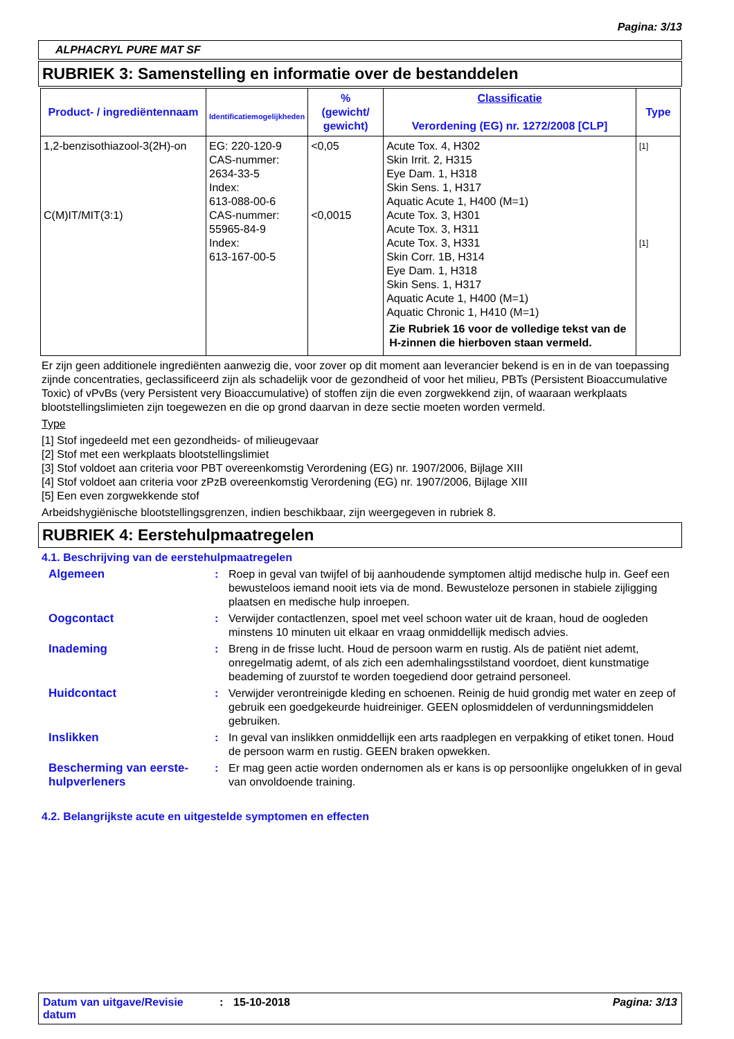Pagina: 3/13
ALPHACRYL PURE MAT SF
RUBRIEK 3: Samenstelling en informatie over de bestanddelen
| Product- / ingrediëntennaam | Identificatiemogelijkheden | % (gewicht/ gewicht) | Classificatie Verordening (EG) nr. 1272/2008 [CLP] | Type |
| --- | --- | --- | --- | --- |
| 1,2-benzisothiazool-3(2H)-on C(M)IT/MIT(3:1) | EG: 220-120-9 CAS-nummer: 2634-33-5 Index: 613-088-00-6 CAS-nummer: 55965-84-9 Index: 613-167-00-5 | <0,05 <0,0015 | Acute Tox. 4, H302 Skin Irrit. 2, H315 Eye Dam. 1, H318 Skin Sens. 1, H317 Aquatic Acute 1, H400 (M=1) Acute Tox. 3, H301 Acute Tox. 3, H311 Acute Tox. 3, H331 Skin Corr. 1B, H314 Eye Dam. 1, H318 Skin Sens. 1, H317 Aquatic Acute 1, H400 (M=1) Aquatic Chronic 1, H410 (M=1) Zie Rubriek 16 voor de volledige tekst van de H-zinnen die hierboven staan vermeld. | [1] [1] |
Er zijn geen additionele ingrediënten aanwezig die, voor zover op dit moment aan leverancier bekend is en in de van toepassing zijnde concentraties, geclassificeerd zijn als schadelijk voor de gezondheid of voor het milieu, PBTs (Persistent Bioaccumulative Toxic) of vPvBs (very Persistent very Bioaccumulative) of stoffen zijn die even zorgwekkend zijn, of waaraan werkplaats blootstellingslimieten zijn toegewezen en die op grond daarvan in deze sectie moeten worden vermeld.
Type
[1] Stof ingedeeld met een gezondheids- of milieugevaar
[2] Stof met een werkplaats blootstellingslimiet
[3] Stof voldoet aan criteria voor PBT overeenkomstig Verordening (EG) nr. 1907/2006, Bijlage XIII
[4] Stof voldoet aan criteria voor zPzB overeenkomstig Verordening (EG) nr. 1907/2006, Bijlage XIII
[5] Een even zorgwekkende stof
Arbeidshygiënische blootstellingsgrenzen, indien beschikbaar, zijn weergegeven in rubriek 8.
RUBRIEK 4: Eerstehulpmaatregelen
4.1. Beschrijving van de eerstehulpmaatregelen
Algemeen : Roep in geval van twijfel of bij aanhoudende symptomen altijd medische hulp in. Geef een bewusteloos iemand nooit iets via de mond. Bewusteloze personen in stabiele zijligging plaatsen en medische hulp inroepen.
Oogcontact : Verwijder contactlenzen, spoel met veel schoon water uit de kraan, houd de oogleden minstens 10 minuten uit elkaar en vraag onmiddellijk medisch advies.
Inademing : Breng in de frisse lucht. Houd de persoon warm en rustig. Als de patiënt niet ademt, onregelmatig ademt, of als zich een ademhalingsstilstand voordoet, dient kunstmatige beademing of zuurstof te worden toegediend door getraind personeel.
Huidcontact : Verwijder verontreinigde kleding en schoenen. Reinig de huid grondig met water en zeep of gebruik een goedgekeurde huidreiniger. GEEN oplosmiddelen of verdunningsmiddelen gebruiken.
Inslikken : In geval van inslikken onmiddellijk een arts raadplegen en verpakking of etiket tonen. Houd de persoon warm en rustig. GEEN braken opwekken.
Bescherming van eerste-hulpverleners
: Er mag geen actie worden ondernomen als er kans is op persoonlijke ongelukken of in geval van onvoldoende training.
4.2. Belangrijkste acute en uitgestelde symptomen en effecten
Datum van uitgave/Revisie datum
: 15-10-2018 Pagina: 3/13